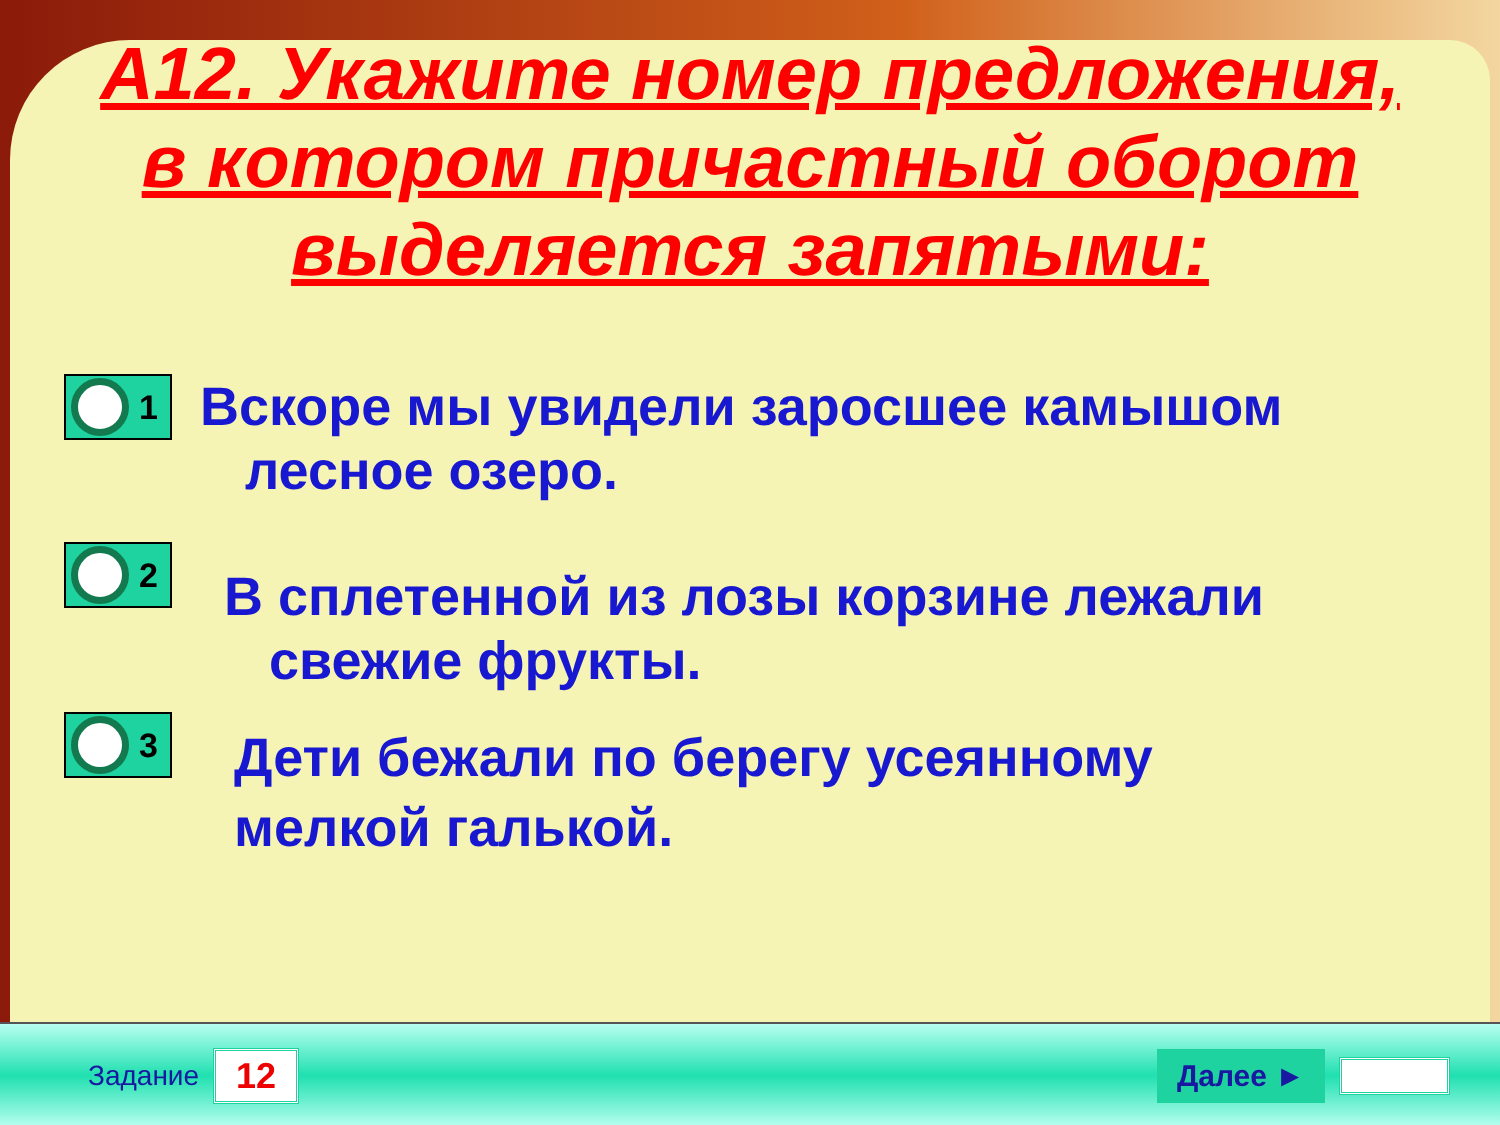А12. Укажите номер предложения, в котором причастный оборот выделяется запятыми:
1
Вскоре мы увидели заросшее камышом
лесное озеро.
2
В сплетенной из лозы корзине лежали
свежие фрукты.
3
Дети бежали по берегу усеянному
мелкой галькой.
Задание 12 Далее ►